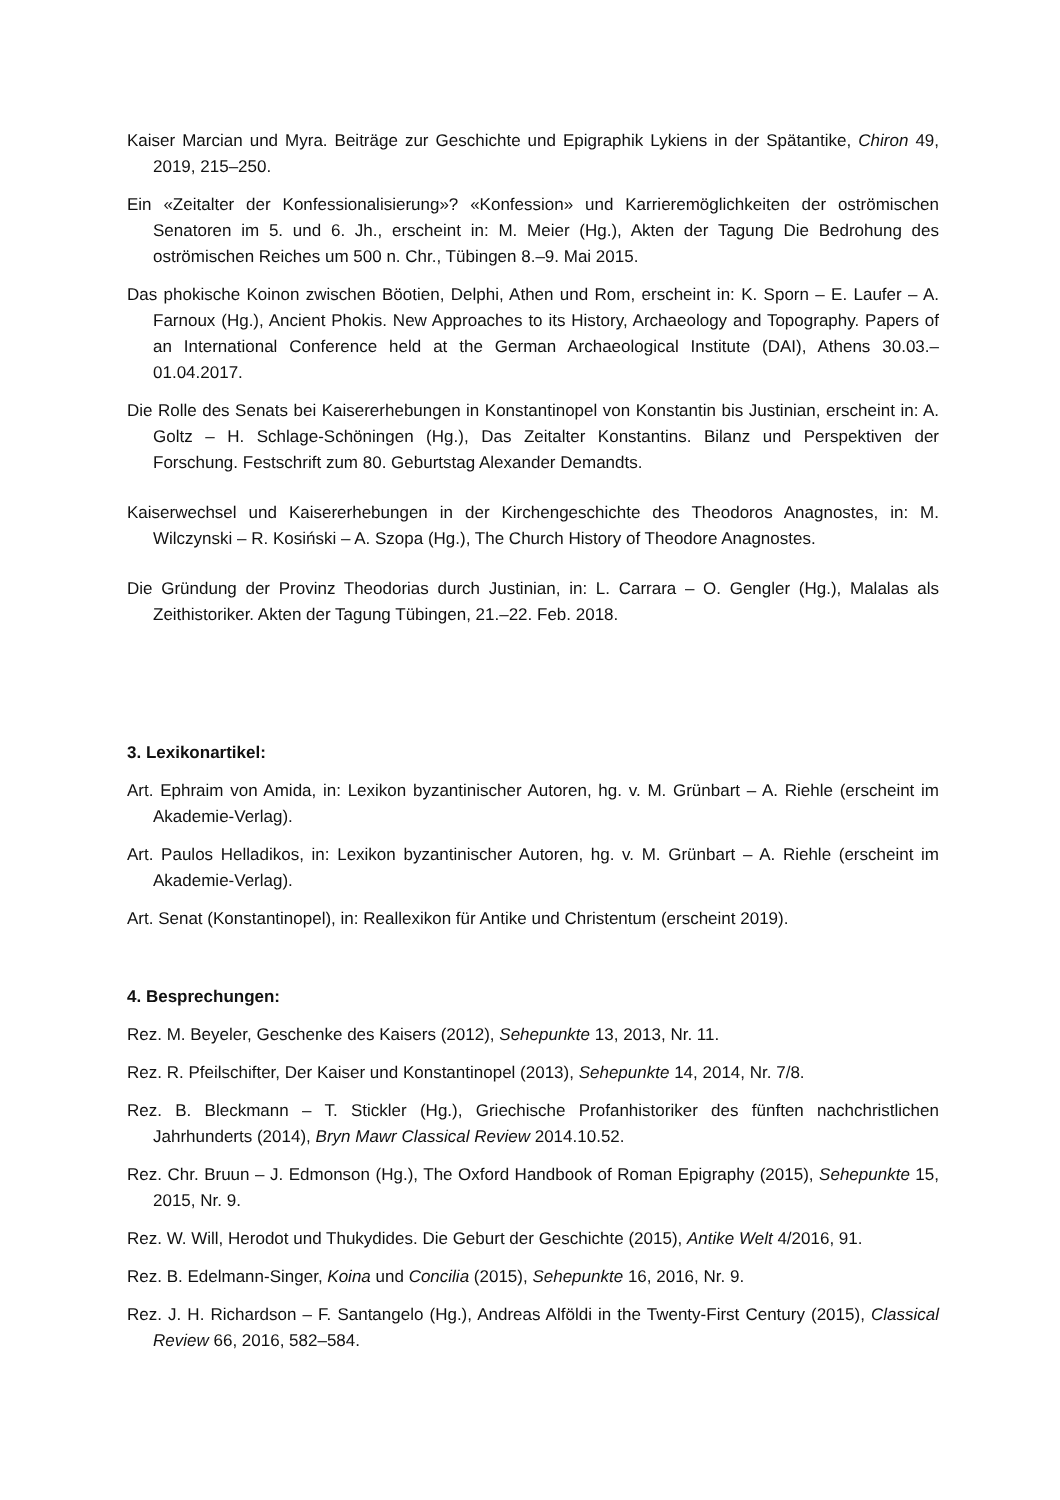Kaiser Marcian und Myra. Beiträge zur Geschichte und Epigraphik Lykiens in der Spätantike, Chiron 49, 2019, 215–250.
Ein «Zeitalter der Konfessionalisierung»? «Konfession» und Karrieremöglichkeiten der oströmischen Senatoren im 5. und 6. Jh., erscheint in: M. Meier (Hg.), Akten der Tagung Die Bedrohung des oströmischen Reiches um 500 n. Chr., Tübingen 8.–9. Mai 2015.
Das phokische Koinon zwischen Böotien, Delphi, Athen und Rom, erscheint in: K. Sporn – E. Laufer – A. Farnoux (Hg.), Ancient Phokis. New Approaches to its History, Archaeology and Topography. Papers of an International Conference held at the German Archaeological Institute (DAI), Athens 30.03.–01.04.2017.
Die Rolle des Senats bei Kaisererhebungen in Konstantinopel von Konstantin bis Justinian, erscheint in: A. Goltz – H. Schlage-Schöningen (Hg.), Das Zeitalter Konstantins. Bilanz und Perspektiven der Forschung. Festschrift zum 80. Geburtstag Alexander Demandts.
Kaiserwechsel und Kaisererhebungen in der Kirchengeschichte des Theodoros Anagnostes, in: M. Wilczynski – R. Kosiński – A. Szopa (Hg.), The Church History of Theodore Anagnostes.
Die Gründung der Provinz Theodorias durch Justinian, in: L. Carrara – O. Gengler (Hg.), Malalas als Zeithistoriker. Akten der Tagung Tübingen, 21.–22. Feb. 2018.
3. Lexikonartikel:
Art. Ephraim von Amida, in: Lexikon byzantinischer Autoren, hg. v. M. Grünbart – A. Riehle (erscheint im Akademie-Verlag).
Art. Paulos Helladikos, in: Lexikon byzantinischer Autoren, hg. v. M. Grünbart – A. Riehle (erscheint im Akademie-Verlag).
Art. Senat (Konstantinopel), in: Reallexikon für Antike und Christentum (erscheint 2019).
4. Besprechungen:
Rez. M. Beyeler, Geschenke des Kaisers (2012), Sehepunkte 13, 2013, Nr. 11.
Rez. R. Pfeilschifter, Der Kaiser und Konstantinopel (2013), Sehepunkte 14, 2014, Nr. 7/8.
Rez. B. Bleckmann – T. Stickler (Hg.), Griechische Profanhistoriker des fünften nachchristlichen Jahrhunderts (2014), Bryn Mawr Classical Review 2014.10.52.
Rez. Chr. Bruun – J. Edmonson (Hg.), The Oxford Handbook of Roman Epigraphy (2015), Sehepunkte 15, 2015, Nr. 9.
Rez. W. Will, Herodot und Thukydides. Die Geburt der Geschichte (2015), Antike Welt 4/2016, 91.
Rez. B. Edelmann-Singer, Koina und Concilia (2015), Sehepunkte 16, 2016, Nr. 9.
Rez. J. H. Richardson – F. Santangelo (Hg.), Andreas Alföldi in the Twenty-First Century (2015), Classical Review 66, 2016, 582–584.